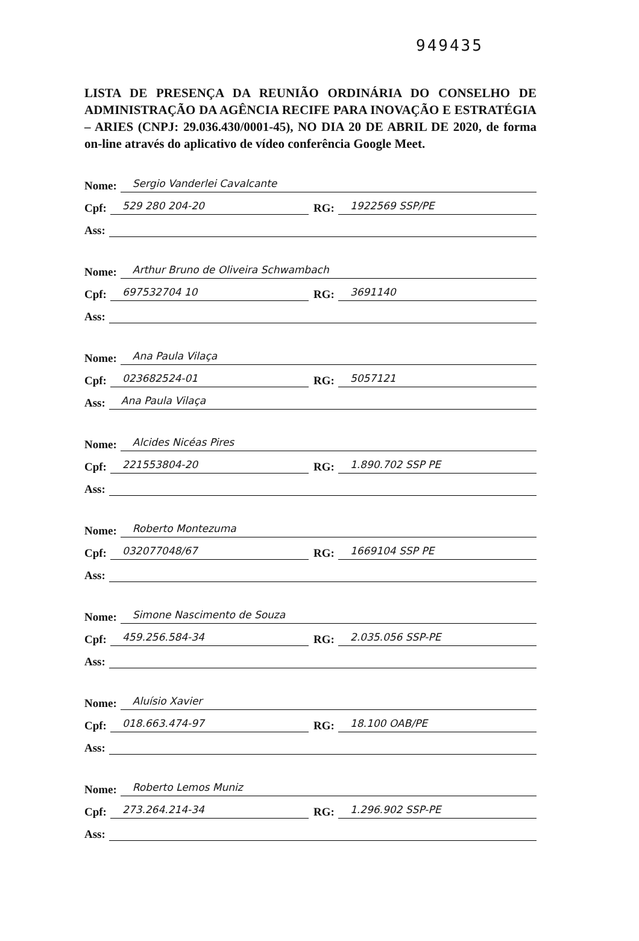949435
LISTA DE PRESENÇA DA REUNIÃO ORDINÁRIA DO CONSELHO DE ADMINISTRAÇÃO DA AGÊNCIA RECIFE PARA INOVAÇÃO E ESTRATÉGIA – ARIES (CNPJ: 29.036.430/0001-45), NO DIA 20 DE ABRIL DE 2020, de forma on-line através do aplicativo de vídeo conferência Google Meet.
Nome: Sergio Vanderlei Cavalcante
Cpf: 529 280 204-20 RG: 1922569 SSP/PE
Ass:
Nome: Arthur Bruno de Oliveira Schwambach
Cpf: 697532704 10 RG: 3691140
Ass:
Nome: Ana Paula Vilaça
Cpf: 023682524-01 RG: 5057121
Ass: Ana Paula Vilaça
Nome: Alcides Nicéas Pires
Cpf: 221553804-20 RG: 1.890.702 SSP PE
Ass:
Nome: Roberto Montezuma
Cpf: 032077048/67 RG: 1669104 SSP PE
Ass:
Nome: Simone Nascimento de Souza
Cpf: 459.256.584-34 RG: 2.035.056 SSP-PE
Ass:
Nome: Aluísio Xavier
Cpf: 018.663.474-97 RG: 18.100 OAB/PE
Ass:
Nome: Roberto Lemos Muniz
Cpf: 273.264.214-34 RG: 1.296.902 SSP-PE
Ass: